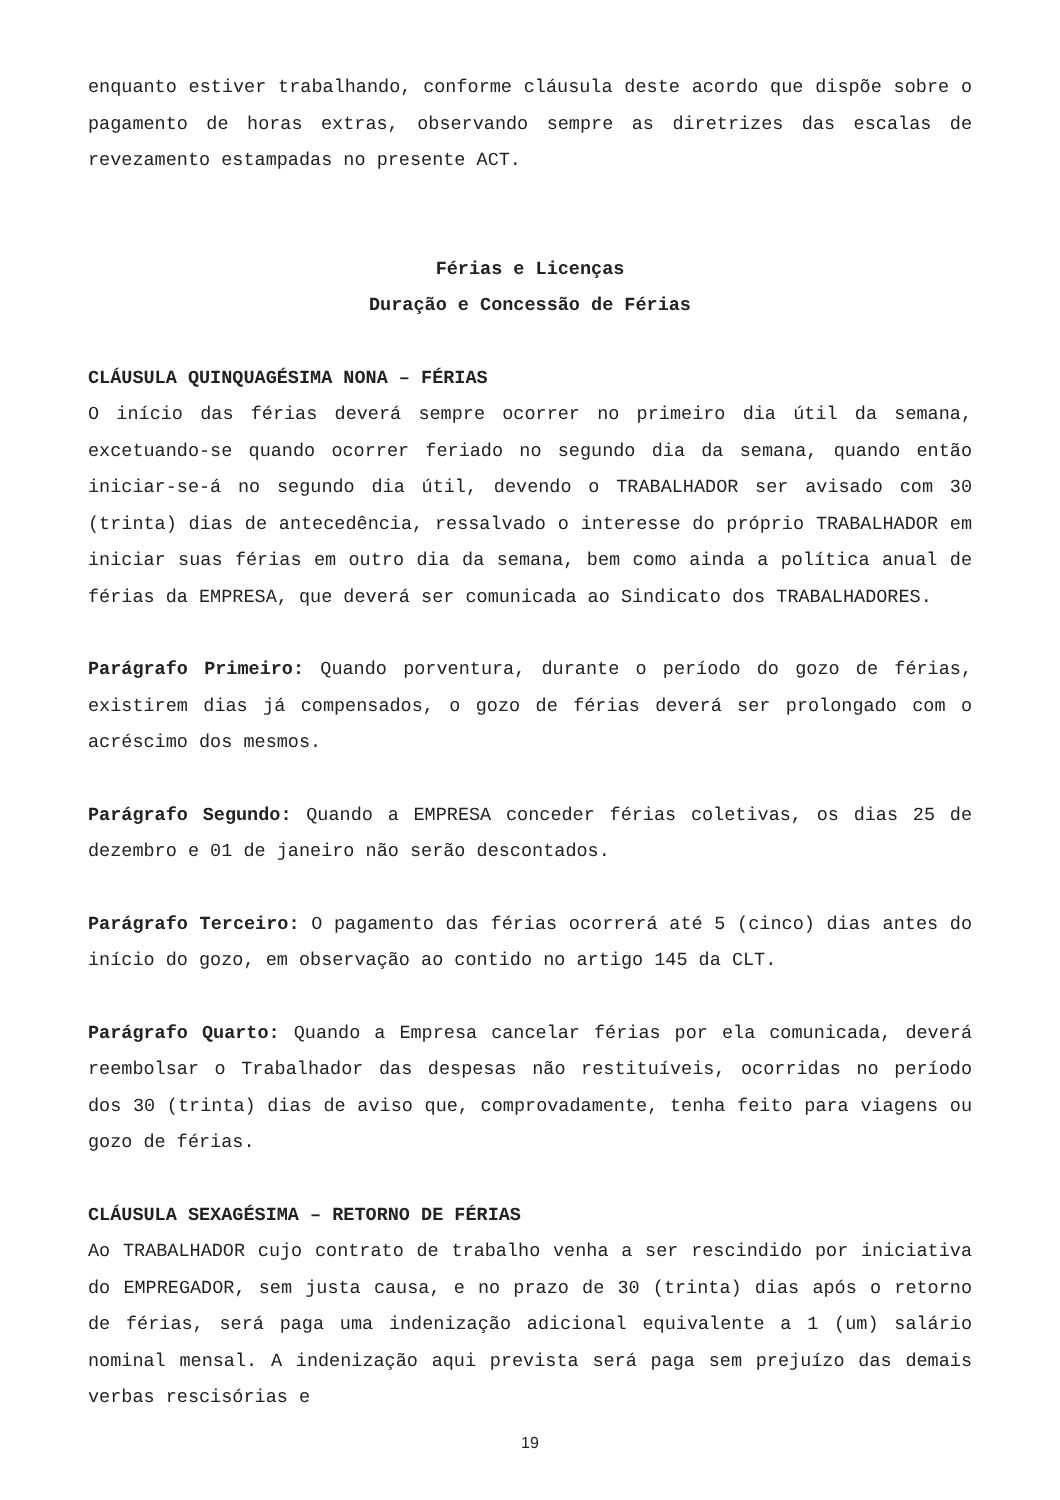enquanto estiver trabalhando, conforme cláusula deste acordo que dispõe sobre o pagamento de horas extras, observando sempre as diretrizes das escalas de revezamento estampadas no presente ACT.
Férias e Licenças
Duração e Concessão de Férias
CLÁUSULA QUINQUAGÉSIMA NONA – FÉRIAS
O início das férias deverá sempre ocorrer no primeiro dia útil da semana, excetuando-se quando ocorrer feriado no segundo dia da semana, quando então iniciar-se-á no segundo dia útil, devendo o TRABALHADOR ser avisado com 30 (trinta) dias de antecedência, ressalvado o interesse do próprio TRABALHADOR em iniciar suas férias em outro dia da semana, bem como ainda a política anual de férias da EMPRESA, que deverá ser comunicada ao Sindicato dos TRABALHADORES.
Parágrafo Primeiro: Quando porventura, durante o período do gozo de férias, existirem dias já compensados, o gozo de férias deverá ser prolongado com o acréscimo dos mesmos.
Parágrafo Segundo: Quando a EMPRESA conceder férias coletivas, os dias 25 de dezembro e 01 de janeiro não serão descontados.
Parágrafo Terceiro: O pagamento das férias ocorrerá até 5 (cinco) dias antes do início do gozo, em observação ao contido no artigo 145 da CLT.
Parágrafo Quarto: Quando a Empresa cancelar férias por ela comunicada, deverá reembolsar o Trabalhador das despesas não restituíveis, ocorridas no período dos 30 (trinta) dias de aviso que, comprovadamente, tenha feito para viagens ou gozo de férias.
CLÁUSULA SEXAGÉSIMA – RETORNO DE FÉRIAS
Ao TRABALHADOR cujo contrato de trabalho venha a ser rescindido por iniciativa do EMPREGADOR, sem justa causa, e no prazo de 30 (trinta) dias após o retorno de férias, será paga uma indenização adicional equivalente a 1 (um) salário nominal mensal. A indenização aqui prevista será paga sem prejuízo das demais verbas rescisórias e
19